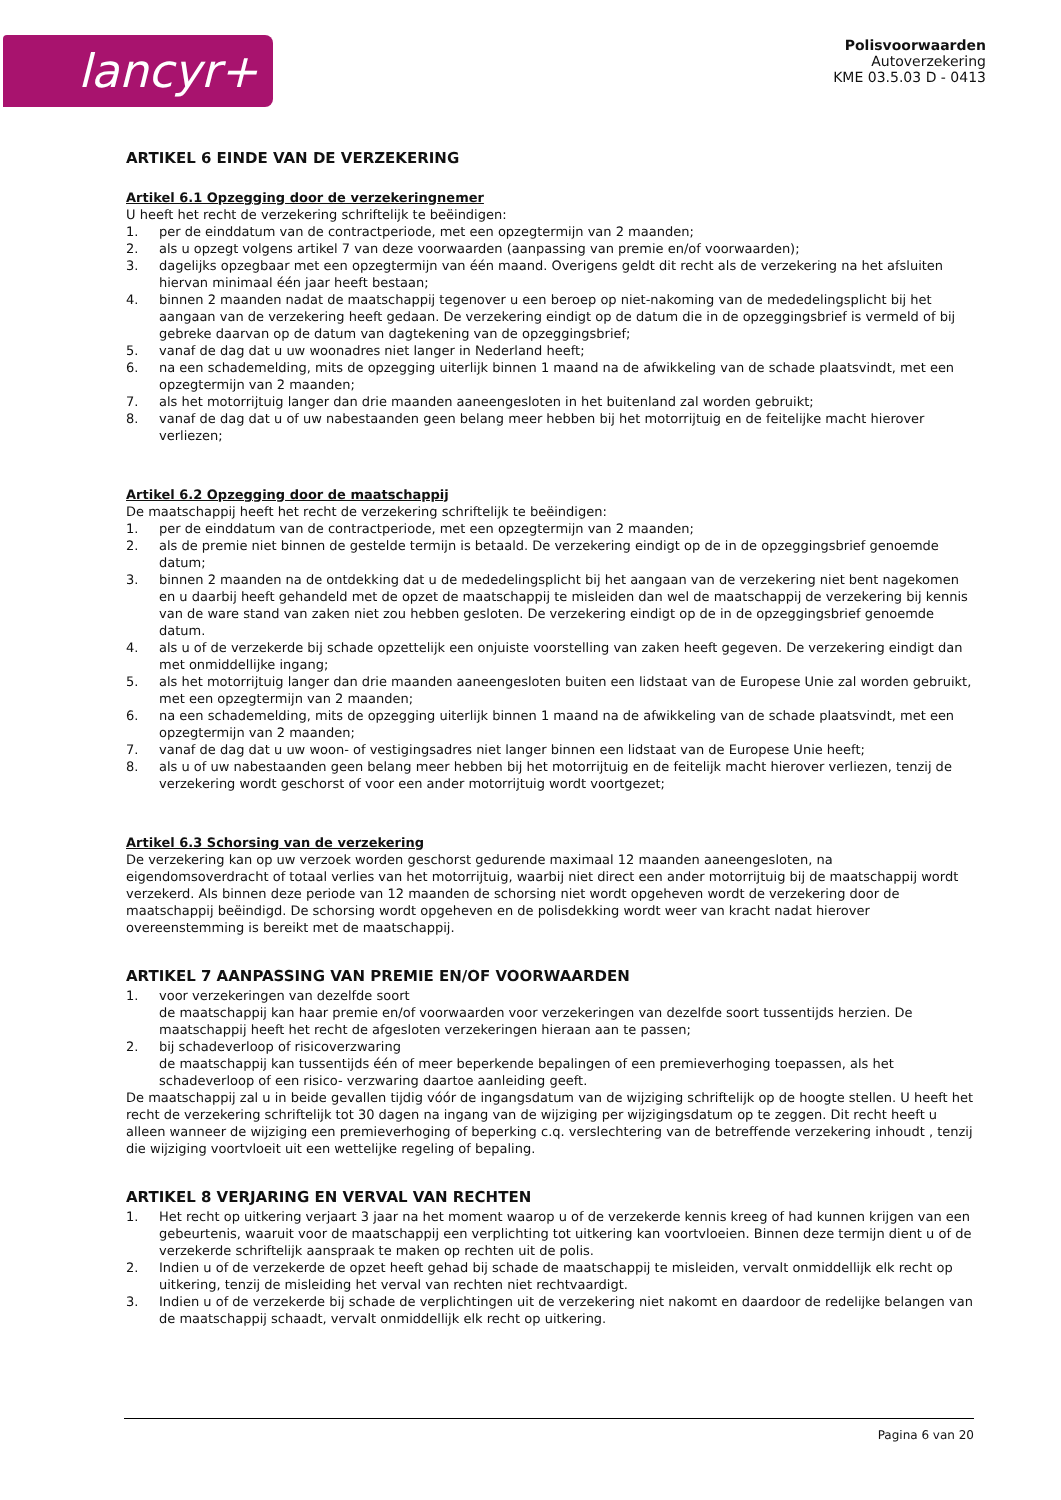lancyr+
Polisvoorwaarden
Autoverzekering
KME 03.5.03 D - 0413
ARTIKEL 6 EINDE VAN DE VERZEKERING
Artikel 6.1 Opzegging door de verzekeringnemer
U heeft het recht de verzekering schriftelijk te beëindigen:
1. per de einddatum van de contractperiode, met een opzegtermijn van 2 maanden;
2. als u opzegt volgens artikel 7 van deze voorwaarden (aanpassing van premie en/of voorwaarden);
3. dagelijks opzegbaar met een opzegtermijn van één maand. Overigens geldt dit recht als de verzekering na het afsluiten hiervan minimaal één jaar heeft bestaan;
4. binnen 2 maanden nadat de maatschappij tegenover u een beroep op niet-nakoming van de mededelingsplicht bij het aangaan van de verzekering heeft gedaan. De verzekering eindigt op de datum die in de opzeggingsbrief is vermeld of bij gebreke daarvan op de datum van dagtekening van de opzeggingsbrief;
5. vanaf de dag dat u uw woonadres niet langer in Nederland heeft;
6. na een schademelding, mits de opzegging uiterlijk binnen 1 maand na de afwikkeling van de schade plaatsvindt, met een opzegtermijn van 2 maanden;
7. als het motorrijtuig langer dan drie maanden aaneengesloten in het buitenland zal worden gebruikt;
8. vanaf de dag dat u of uw nabestaanden geen belang meer hebben bij het motorrijtuig en de feitelijke macht hierover verliezen;
Artikel 6.2 Opzegging door de maatschappij
De maatschappij heeft het recht de verzekering schriftelijk te beëindigen:
1. per de einddatum van de contractperiode, met een opzegtermijn van 2 maanden;
2. als de premie niet binnen de gestelde termijn is betaald. De verzekering eindigt op de in de opzeggingsbrief genoemde datum;
3. binnen 2 maanden na de ontdekking dat u de mededelingsplicht bij het aangaan van de verzekering niet bent nagekomen en u daarbij heeft gehandeld met de opzet de maatschappij te misleiden dan wel de maatschappij de verzekering bij kennis van de ware stand van zaken niet zou hebben gesloten. De verzekering eindigt op de in de opzeggingsbrief genoemde datum.
4. als u of de verzekerde bij schade opzettelijk een onjuiste voorstelling van zaken heeft gegeven. De verzekering eindigt dan met onmiddellijke ingang;
5. als het motorrijtuig langer dan drie maanden aaneengesloten buiten een lidstaat van de Europese Unie zal worden gebruikt, met een opzegtermijn van 2 maanden;
6. na een schademelding, mits de opzegging uiterlijk binnen 1 maand na de afwikkeling van de schade plaatsvindt, met een opzegtermijn van 2 maanden;
7. vanaf de dag dat u uw woon- of vestigingsadres niet langer binnen een lidstaat van de Europese Unie heeft;
8. als u of uw nabestaanden geen belang meer hebben bij het motorrijtuig en de feitelijk macht hierover verliezen, tenzij de verzekering wordt geschorst of voor een ander motorrijtuig wordt voortgezet;
Artikel 6.3 Schorsing van de verzekering
De verzekering kan op uw verzoek worden geschorst gedurende maximaal 12 maanden aaneengesloten, na eigendomsoverdracht of totaal verlies van het motorrijtuig, waarbij niet direct een ander motorrijtuig bij de maatschappij wordt verzekerd. Als binnen deze periode van 12 maanden de schorsing niet wordt opgeheven wordt de verzekering door de maatschappij beëindigd. De schorsing wordt opgeheven en de polisdekking wordt weer van kracht nadat hierover overeenstemming is bereikt met de maatschappij.
ARTIKEL 7 AANPASSING VAN PREMIE EN/OF VOORWAARDEN
1. voor verzekeringen van dezelfde soort
de maatschappij kan haar premie en/of voorwaarden voor verzekeringen van dezelfde soort tussentijds herzien. De maatschappij heeft het recht de afgesloten verzekeringen hieraan aan te passen;
2. bij schadeverloop of risicoverzwaring
de maatschappij kan tussentijds één of meer beperkende bepalingen of een premieverhoging toepassen, als het schadeverloop of een risico- verzwaring daartoe aanleiding geeft.
De maatschappij zal u in beide gevallen tijdig vóór de ingangsdatum van de wijziging schriftelijk op de hoogte stellen. U heeft het recht de verzekering schriftelijk tot 30 dagen na ingang van de wijziging per wijzigingsdatum op te zeggen. Dit recht heeft u alleen wanneer de wijziging een premieverhoging of beperking c.q. verslechtering van de betreffende verzekering inhoudt , tenzij die wijziging voortvloeit uit een wettelijke regeling of bepaling.
ARTIKEL 8 VERJARING EN VERVAL VAN RECHTEN
1. Het recht op uitkering verjaart 3 jaar na het moment waarop u of de verzekerde kennis kreeg of had kunnen krijgen van een gebeurtenis, waaruit voor de maatschappij een verplichting tot uitkering kan voortvloeien. Binnen deze termijn dient u of de verzekerde schriftelijk aanspraak te maken op rechten uit de polis.
2. Indien u of de verzekerde de opzet heeft gehad bij schade de maatschappij te misleiden, vervalt onmiddellijk elk recht op uitkering, tenzij de misleiding het verval van rechten niet rechtvaardigt.
3. Indien u of de verzekerde bij schade de verplichtingen uit de verzekering niet nakomt en daardoor de redelijke belangen van de maatschappij schaadt, vervalt onmiddellijk elk recht op uitkering.
Pagina 6 van 20